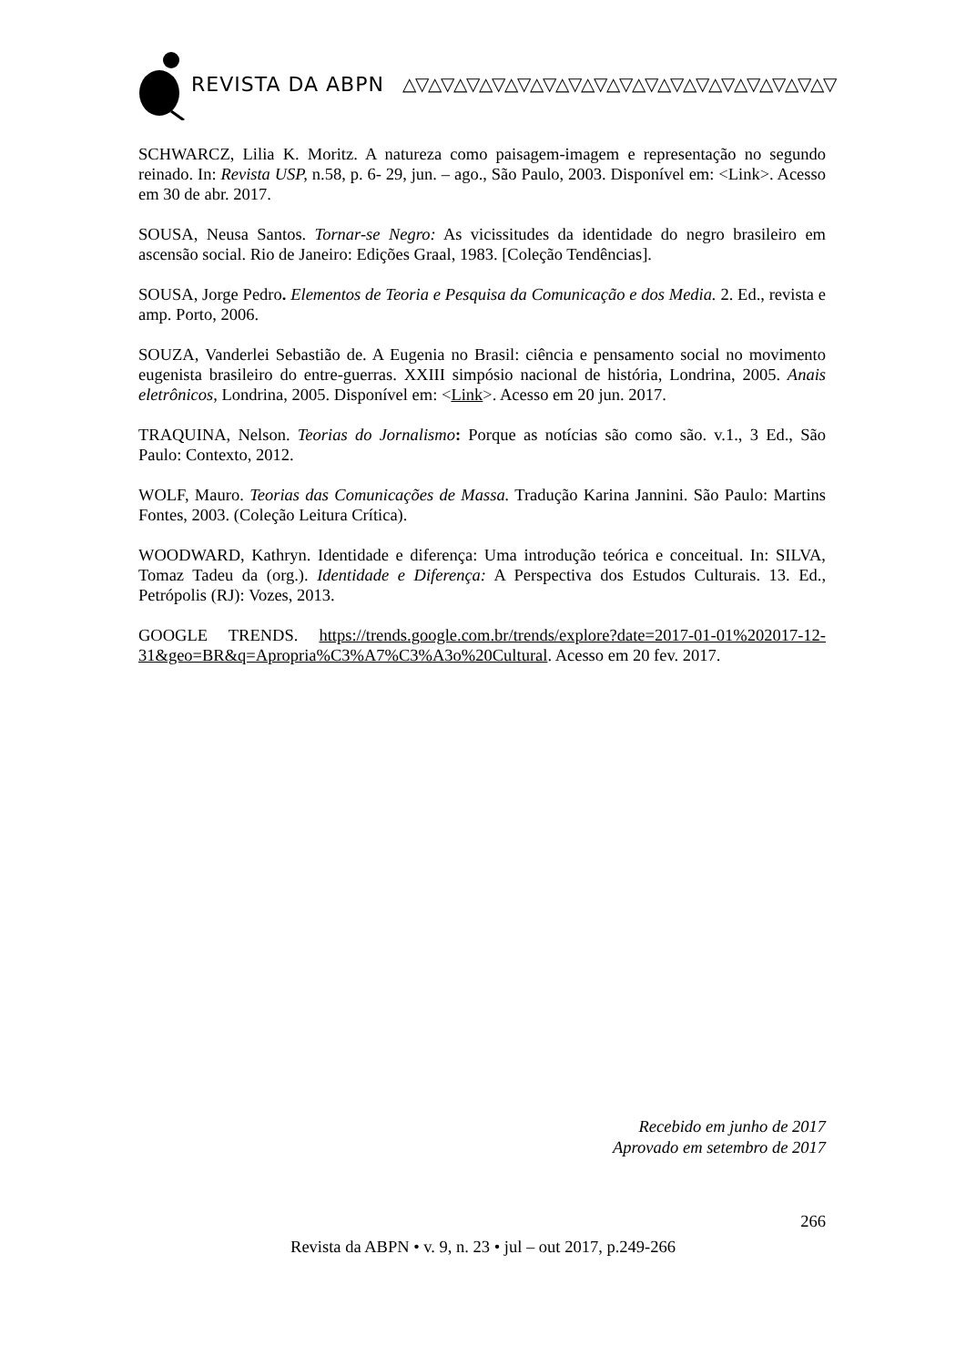REVISTA DA ABPN △▽△▽△▽△▽△▽△▽△▽△▽△▽△▽△▽△▽△▽△▽△▽△▽△▽
SCHWARCZ, Lilia K. Moritz. A natureza como paisagem-imagem e representação no segundo reinado. In: Revista USP, n.58, p. 6- 29, jun. – ago., São Paulo, 2003. Disponível em: <Link>. Acesso em 30 de abr. 2017.
SOUSA, Neusa Santos. Tornar-se Negro: As vicissitudes da identidade do negro brasileiro em ascensão social. Rio de Janeiro: Edições Graal, 1983. [Coleção Tendências].
SOUSA, Jorge Pedro. Elementos de Teoria e Pesquisa da Comunicação e dos Media. 2. Ed., revista e amp. Porto, 2006.
SOUZA, Vanderlei Sebastião de. A Eugenia no Brasil: ciência e pensamento social no movimento eugenista brasileiro do entre-guerras. XXIII simpósio nacional de história, Londrina, 2005. Anais eletrônicos, Londrina, 2005. Disponível em: <Link>. Acesso em 20 jun. 2017.
TRAQUINA, Nelson. Teorias do Jornalismo: Porque as notícias são como são. v.1., 3 Ed., São Paulo: Contexto, 2012.
WOLF, Mauro. Teorias das Comunicações de Massa. Tradução Karina Jannini. São Paulo: Martins Fontes, 2003. (Coleção Leitura Crítica).
WOODWARD, Kathryn. Identidade e diferença: Uma introdução teórica e conceitual. In: SILVA, Tomaz Tadeu da (org.). Identidade e Diferença: A Perspectiva dos Estudos Culturais. 13. Ed., Petrópolis (RJ): Vozes, 2013.
GOOGLE TRENDS. https://trends.google.com.br/trends/explore?date=2017-01-01%202017-12-31&geo=BR&q=Apropria%C3%A7%C3%A3o%20Cultural. Acesso em 20 fev. 2017.
Recebido em junho de 2017
Aprovado em setembro de 2017
266
Revista da ABPN • v. 9, n. 23 • jul – out 2017, p.249-266